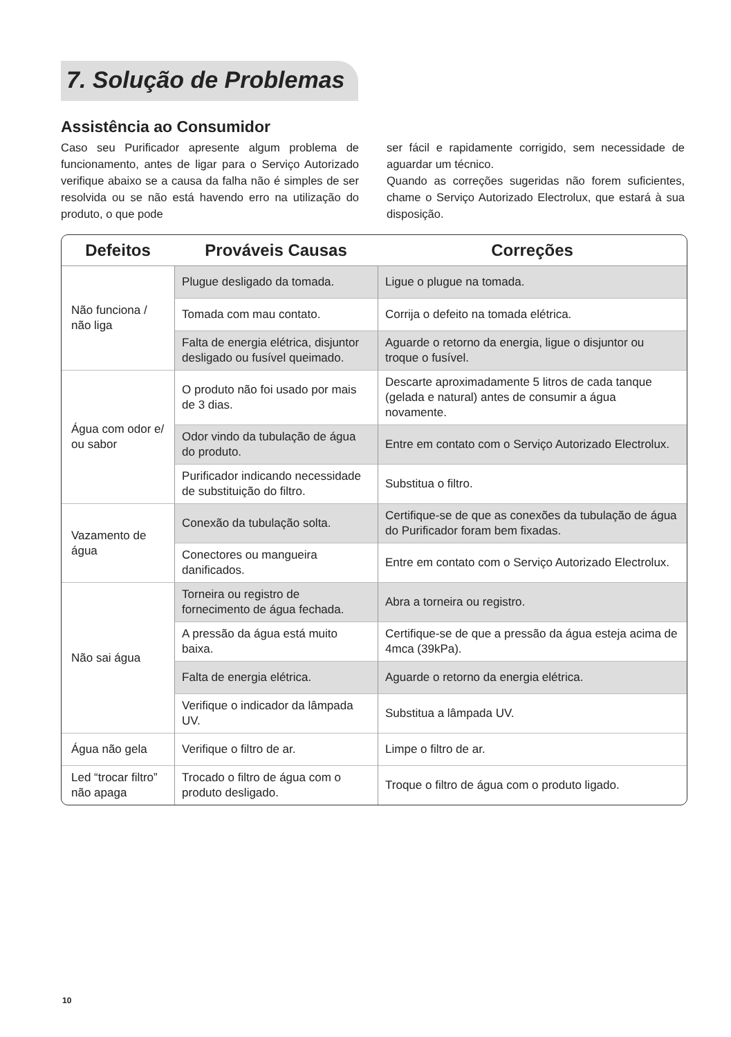7. Solução de Problemas
Assistência ao Consumidor
Caso seu Purificador apresente algum problema de funcionamento, antes de ligar para o Serviço Autorizado verifique abaixo se a causa da falha não é simples de ser resolvida ou se não está havendo erro na utilização do produto, o que pode
ser fácil e rapidamente corrigido, sem necessidade de aguardar um técnico.
Quando as correções sugeridas não forem suficientes, chame o Serviço Autorizado Electrolux, que estará à sua disposição.
| Defeitos | Prováveis Causas | Correções |
| --- | --- | --- |
| Não funciona / não liga | Plugue desligado da tomada. | Ligue o plugue na tomada. |
| | Tomada com mau contato. | Corrija o defeito na tomada elétrica. |
| | Falta de energia elétrica, disjuntor desligado ou fusível queimado. | Aguarde o retorno da energia, ligue o disjuntor ou troque o fusível. |
| Água com odor e/ ou sabor | O produto não foi usado por mais de 3 dias. | Descarte aproximadamente 5 litros de cada tanque (gelada e natural) antes de consumir a água novamente. |
| | Odor vindo da tubulação de água do produto. | Entre em contato com o Serviço Autorizado Electrolux. |
| | Purificador indicando necessidade de substituição do filtro. | Substitua o filtro. |
| Vazamento de água | Conexão da tubulação solta. | Certifique-se de que as conexões da tubulação de água do Purificador foram bem fixadas. |
| | Conectores ou mangueira danificados. | Entre em contato com o Serviço Autorizado Electrolux. |
| Não sai água | Torneira ou registro de fornecimento de água fechada. | Abra a torneira ou registro. |
| | A pressão da água está muito baixa. | Certifique-se de que a pressão da água esteja acima de 4mca (39kPa). |
| | Falta de energia elétrica. | Aguarde o retorno da energia elétrica. |
| | Verifique o indicador da lâmpada UV. | Substitua a lâmpada UV. |
| Água não gela | Verifique o filtro de ar. | Limpe o filtro de ar. |
| Led “trocar filtro” não apaga | Trocado o filtro de água com o produto desligado. | Troque o filtro de água com o produto ligado. |
10